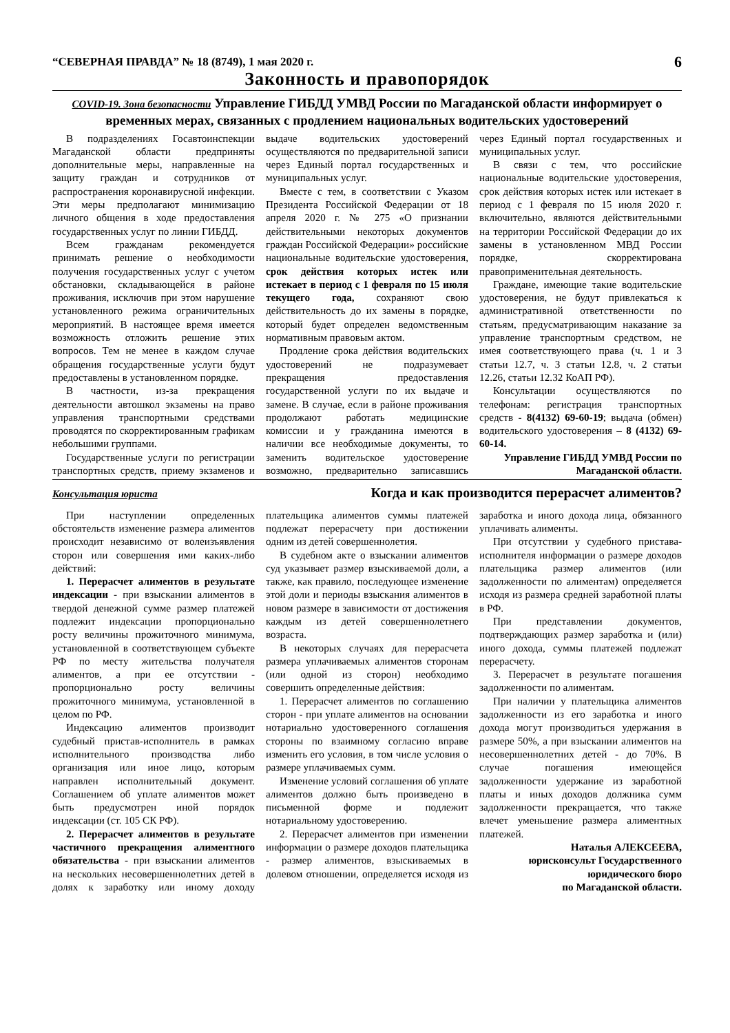“СЕВЕРНАЯ ПРАВДА” № 18 (8749), 1 мая 2020 г. 6
Законность и правопорядок
COVID-19. Зона безопасности Управление ГИБДД УМВД России по Магаданской области информирует о временных мерах, связанных с продлением национальных водительских удостоверений
В подразделениях Госавтоинспекции Магаданской области предприняты дополнительные меры, направленные на защиту граждан и сотрудников от распространения коронавирусной инфекции. Эти меры предполагают минимизацию личного общения в ходе предоставления государственных услуг по линии ГИБДД.
Всем гражданам рекомендуется принимать решение о необходимости получения государственных услуг с учетом обстановки, складывающейся в районе проживания, исключив при этом нарушение установленного режима ограничительных мероприятий. В настоящее время имеется возможность отложить решение этих вопросов. Тем не менее в каждом случае обращения государственные услуги будут предоставлены в установленном порядке.
В частности, из-за прекращения деятельности автошкол экзамены на право управления транспортными средствами проводятся по скорректированным графикам небольшими группами.
Государственные услуги по регистрации транспортных средств, приему экзаменов и выдаче водительских удостоверений осуществляются по предварительной записи через Единый портал государственных и муниципальных услуг.
Вместе с тем, в соответствии с Указом Президента Российской Федерации от 18 апреля 2020 г. № 275 «О признании действительными некоторых документов граждан Российской Федерации» российские национальные водительские удостоверения, срок действия которых истек или истекает в период с 1 февраля по 15 июля текущего года, сохраняют свою действительность до их замены в порядке, который будет определен ведомственным нормативным правовым актом.
Продление срока действия водительских удостоверений не подразумевает прекращения предоставления государственной услуги по их выдаче и замене. В случае, если в районе проживания продолжают работать медицинские комиссии и у гражданина имеются в наличии все необходимые документы, то заменить водительское удостоверение возможно, предварительно записавшись через Единый портал государственных и муниципальных услуг.
В связи с тем, что российские национальные водительские удостоверения, срок действия которых истек или истекает в период с 1 февраля по 15 июля 2020 г. включительно, являются действительными на территории Российской Федерации до их замены в установленном МВД России порядке, скорректирована правоприменительная деятельность.
Граждане, имеющие такие водительские удостоверения, не будут привлекаться к административной ответственности по статьям, предусматривающим наказание за управление транспортным средством, не имея соответствующего права (ч. 1 и 3 статьи 12.7, ч. 3 статьи 12.8, ч. 2 статьи 12.26, статьи 12.32 КоАП РФ).
Консультации осуществляются по телефонам: регистрация транспортных средств - 8(4132) 69-60-19; выдача (обмен) водительского удостоверения – 8 (4132) 69-60-14.
Управление ГИБДД УМВД России по Магаданской области.
Консультация юриста
Когда и как производится перерасчет алиментов?
При наступлении определенных обстоятельств изменение размера алиментов происходит независимо от волеизъявления сторон или совершения ими каких-либо действий:
1. Перерасчет алиментов в результате индексации - при взыскании алиментов в твердой денежной сумме размер платежей подлежит индексации пропорционально росту величины прожиточного минимума, установленной в соответствующем субъекте РФ по месту жительства получателя алиментов, а при ее отсутствии - пропорционально росту величины прожиточного минимума, установленной в целом по РФ.
Индексацию алиментов производит судебный пристав-исполнитель в рамках исполнительного производства либо организация или иное лицо, которым направлен исполнительный документ. Соглашением об уплате алиментов может быть предусмотрен иной порядок индексации (ст. 105 СК РФ).
2. Перерасчет алиментов в результате частичного прекращения алиментного обязательства - при взыскании алиментов на нескольких несовершеннолетних детей в долях к заработку или иному доходу плательщика алиментов суммы платежей подлежат перерасчету при достижении одним из детей совершеннолетия.
В судебном акте о взыскании алиментов суд указывает размер взыскиваемой доли, а также, как правило, последующее изменение этой доли и периоды взыскания алиментов в новом размере в зависимости от достижения каждым из детей совершеннолетнего возраста.
В некоторых случаях для перерасчета размера уплачиваемых алиментов сторонам (или одной из сторон) необходимо совершить определенные действия:
1. Перерасчет алиментов по соглашению сторон - при уплате алиментов на основании нотариально удостоверенного соглашения стороны по взаимному согласию вправе изменить его условия, в том числе условия о размере уплачиваемых сумм.
Изменение условий соглашения об уплате алиментов должно быть произведено в письменной форме и подлежит нотариальному удостоверению.
2. Перерасчет алиментов при изменении информации о размере доходов плательщика - размер алиментов, взыскиваемых в долевом отношении, определяется исходя из заработка и иного дохода лица, обязанного уплачивать алименты.
При отсутствии у судебного пристава-исполнителя информации о размере доходов плательщика размер алиментов (или задолженности по алиментам) определяется исходя из размера средней заработной платы в РФ.
При представлении документов, подтверждающих размер заработка и (или) иного дохода, суммы платежей подлежат перерасчету.
3. Перерасчет в результате погашения задолженности по алиментам.
При наличии у плательщика алиментов задолженности из его заработка и иного дохода могут производиться удержания в размере 50%, а при взыскании алиментов на несовершеннолетних детей - до 70%. В случае погашения имеющейся задолженности удержание из заработной платы и иных доходов должника сумм задолженности прекращается, что также влечет уменьшение размера алиментных платежей.
Наталья АЛЕКСЕЕВА,
юрисконсульт Государственного юридического бюро
по Магаданской области.